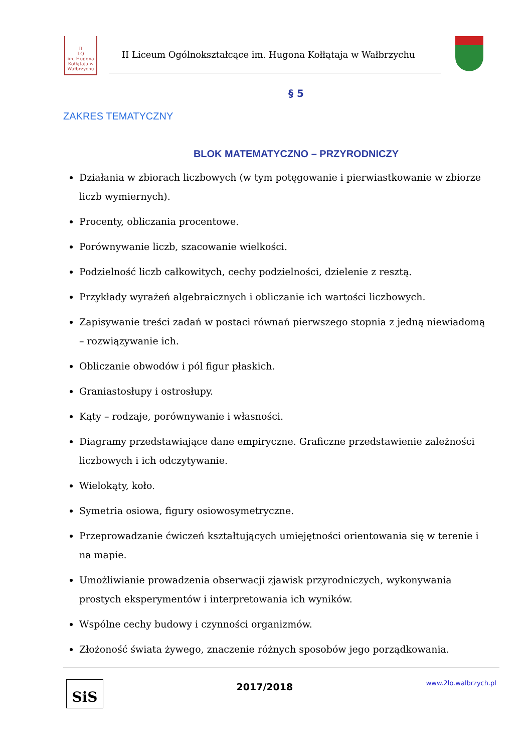II
LO
im. Hugona Kołłątaja w Wałbrzychu
II Liceum Ogólnokształcące im. Hugona Kołłątaja w Wałbrzychu
§ 5
ZAKRES TEMATYCZNY
BLOK MATEMATYCZNO – PRZYRODNICZY
Działania w zbiorach liczbowych (w tym potęgowanie i pierwiastkowanie w zbiorze liczb wymiernych).
Procenty, obliczania procentowe.
Porównywanie liczb, szacowanie wielkości.
Podzielność liczb całkowitych, cechy podzielności, dzielenie z resztą.
Przykłady wyrażeń algebraicznych i obliczanie ich wartości liczbowych.
Zapisywanie treści zadań w postaci równań pierwszego stopnia z jedną niewiadomą – rozwiązywanie ich.
Obliczanie obwodów i pól figur płaskich.
Graniastosłupy i ostrosłupy.
Kąty – rodzaje, porównywanie i własności.
Diagramy przedstawiające dane empiryczne. Graficzne przedstawienie zależności liczbowych i ich odczytywanie.
Wielokąty, koło.
Symetria osiowa, figury osiowosymetryczne.
Przeprowadzanie ćwiczeń kształtujących umiejętności orientowania się w terenie i na mapie.
Umożliwianie prowadzenia obserwacji zjawisk przyrodniczych, wykonywania prostych eksperymentów i interpretowania ich wyników.
Wspólne cechy budowy i czynności organizmów.
Złożoność świata żywego, znaczenie różnych sposobów jego porządkowania.
SiS
2017/2018
www.2lo.walbrzych.pl